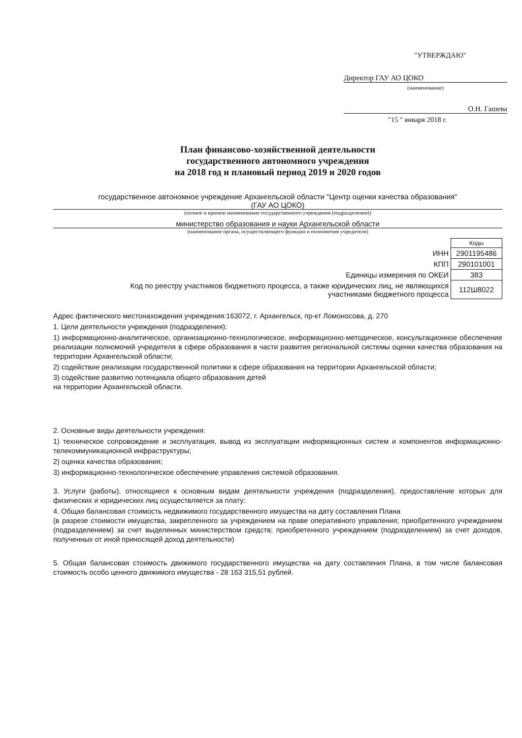"УТВЕРЖДАЮ"
Директор ГАУ АО ЦОКО
(наименование)
О.Н. Гашева
"15 " января 2018 г.
План финансово-хозяйственной деятельности
государственного автономного учреждения
на 2018 год и плановый период 2019 и 2020 годов
государственное автономное учреждение Архангельской области "Центр оценки качества образования"
(ГАУ АО ЦОКО)
(полное и краткое наименование государственного учреждения (подразделения))
министерство образования и науки Архангельской области
(наименование органа, осуществляющего функции и полномочия учредителя)
| | Коды |
| ИНН | 2901195486 |
| КПП | 290101001 |
| Единицы измерения по ОКЕИ | 383 |
| Код по реестру участников бюджетного процесса, а также юридических лиц, не являющихся участниками бюджетного процесса | 112Ш8022 |
Адрес фактического местонахождения учреждения:163072, г. Архангельск, пр-кт Ломоносова, д. 270
1. Цели деятельности учреждения (подразделения):
1) информационно-аналитическое, организационно-технологическое, информационно-методическое, консультационное обеспечение реализации полномочий учредителя в сфере образования в части развития региональной системы оценки качества образования на территории Архангельской области;
2) содействие реализации государственной политики в сфере образования на территории Архангельской области;
3) содействие развитию потенциала общего образования детей
на территории Архангельской области.
2. Основные виды деятельности учреждения:
1) техническое сопровождение и эксплуатация, вывод из эксплуатации информационных систем и компонентов информационно-телекоммуникационной инфраструктуры;
2) оценка качества образования;
3) информационно-технологическое обеспечение управления системой образования.
3. Услуги (работы), относящиеся к основным видам деятельности учреждения (подразделения), предоставление которых для физических и юридических лиц осуществляется за плату:
4. Общая балансовая стоимость недвижимого государственного имущества на дату составления Плана
(в разрезе стоимости имущества, закрепленного за учреждением на праве оперативного управления; приобретенного учреждением (подразделением) за счет выделенных министерством средств; приобретенного учреждением (подразделением) за счет доходов, полученных от иной приносящей доход деятельности)
5. Общая балансовая стоимость движимого государственного имущества на дату составления Плана, в том числе балансовая стоимость особо ценного движимого имущества - 28 163 315,51 рублей.